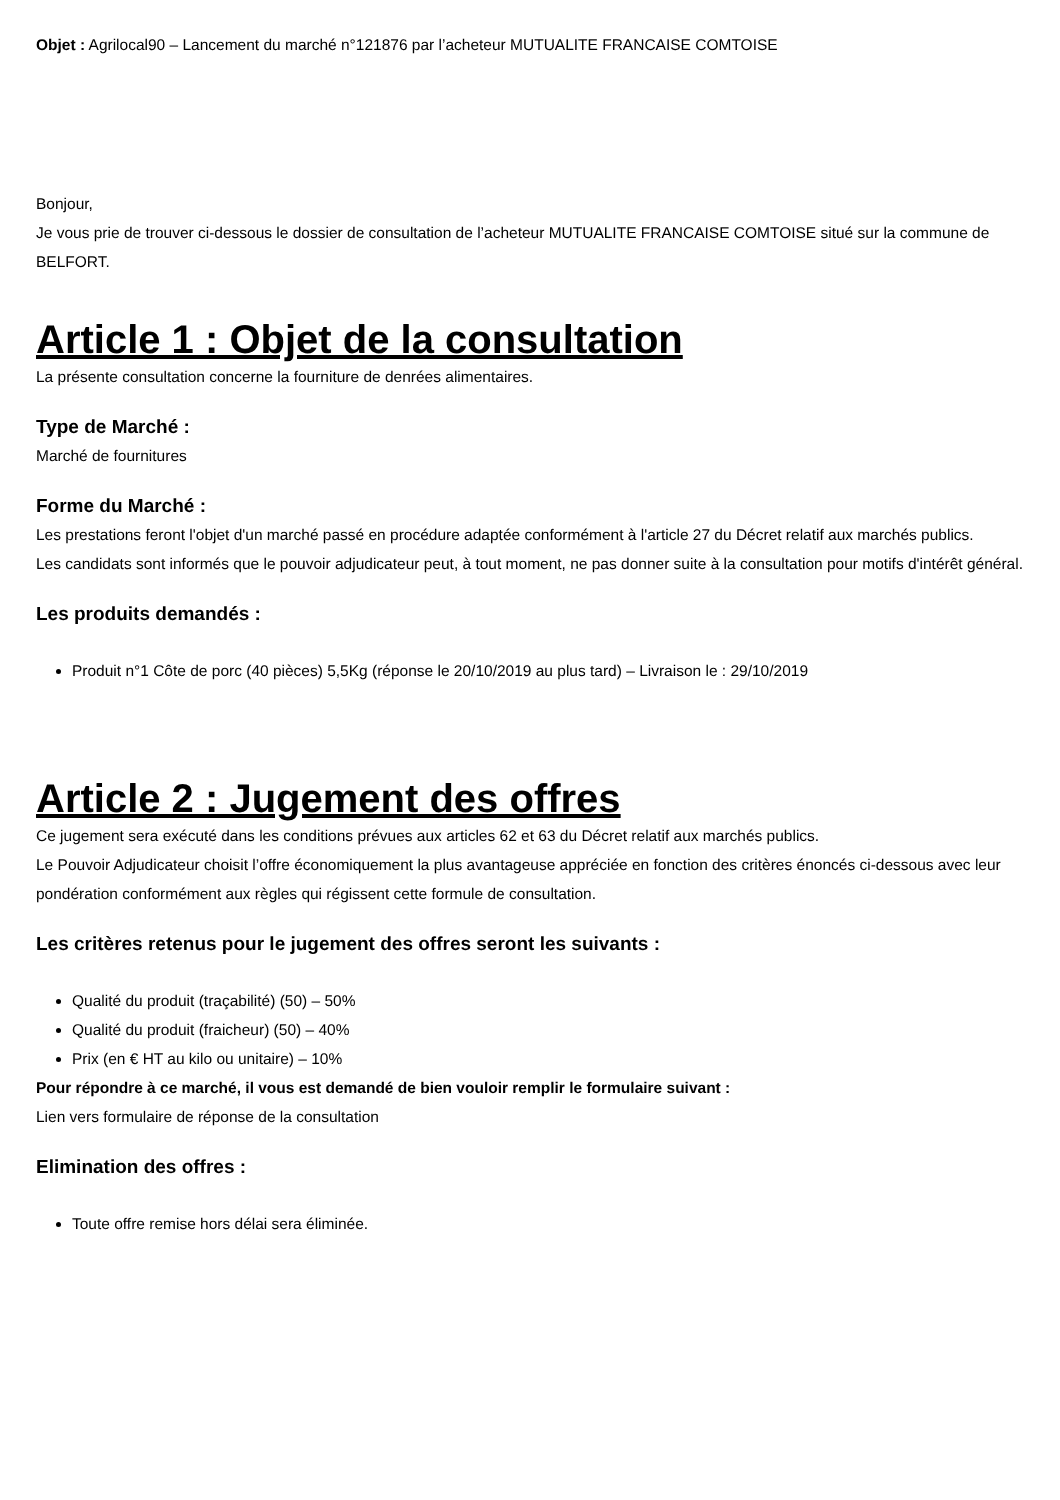Objet : Agrilocal90 – Lancement du marché n°121876 par l’acheteur MUTUALITE FRANCAISE COMTOISE
Bonjour,
Je vous prie de trouver ci-dessous le dossier de consultation de l’acheteur MUTUALITE FRANCAISE COMTOISE situé sur la commune de BELFORT.
Article 1 : Objet de la consultation
La présente consultation concerne la fourniture de denrées alimentaires.
Type de Marché :
Marché de fournitures
Forme du Marché :
Les prestations feront l'objet d'un marché passé en procédure adaptée conformément à l'article 27 du Décret relatif aux marchés publics.
Les candidats sont informés que le pouvoir adjudicateur peut, à tout moment, ne pas donner suite à la consultation pour motifs d'intérêt général.
Les produits demandés :
Produit n°1 Côte de porc (40 pièces) 5,5Kg (réponse le 20/10/2019 au plus tard) – Livraison le : 29/10/2019
Article 2 : Jugement des offres
Ce jugement sera exécuté dans les conditions prévues aux articles 62 et 63 du Décret relatif aux marchés publics.
Le Pouvoir Adjudicateur choisit l’offre économiquement la plus avantageuse appréciée en fonction des critères énoncés ci-dessous avec leur pondération conformément aux règles qui régissent cette formule de consultation.
Les critères retenus pour le jugement des offres seront les suivants :
Qualité du produit (traçabilité) (50) – 50%
Qualité du produit (fraicheur) (50) – 40%
Prix (en € HT au kilo ou unitaire) – 10%
Pour répondre à ce marché, il vous est demandé de bien vouloir remplir le formulaire suivant :
Lien vers formulaire de réponse de la consultation
Elimination des offres :
Toute offre remise hors délai sera éliminée.